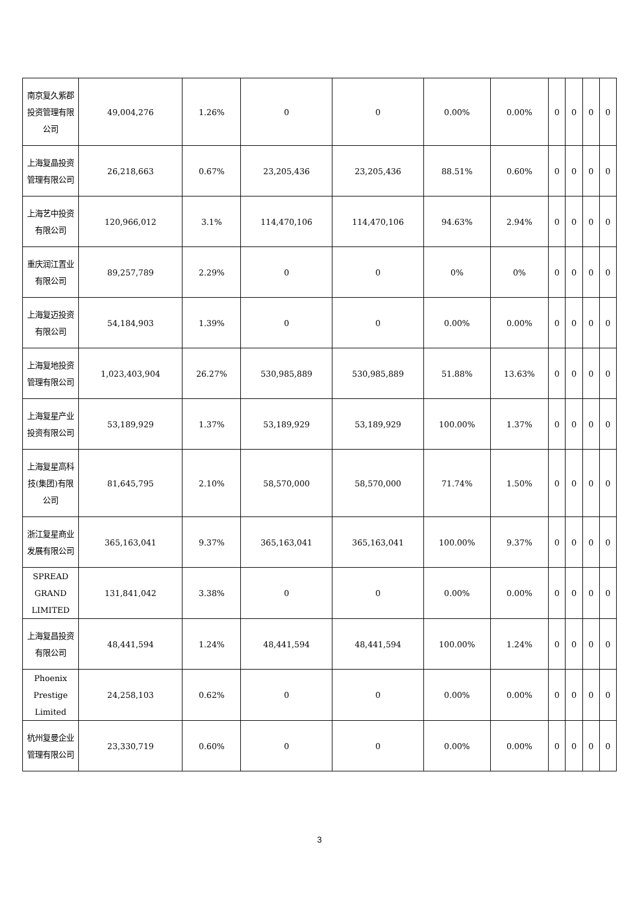| 南京复久紫郡投资管理有限公司 | 49,004,276 | 1.26% | 0 | 0 | 0.00% | 0.00% | 0 | 0 | 0 | 0 |
| 上海复晶投资管理有限公司 | 26,218,663 | 0.67% | 23,205,436 | 23,205,436 | 88.51% | 0.60% | 0 | 0 | 0 | 0 |
| 上海艺中投资有限公司 | 120,966,012 | 3.1% | 114,470,106 | 114,470,106 | 94.63% | 2.94% | 0 | 0 | 0 | 0 |
| 重庆润江置业有限公司 | 89,257,789 | 2.29% | 0 | 0 | 0% | 0% | 0 | 0 | 0 | 0 |
| 上海复迈投资有限公司 | 54,184,903 | 1.39% | 0 | 0 | 0.00% | 0.00% | 0 | 0 | 0 | 0 |
| 上海复地投资管理有限公司 | 1,023,403,904 | 26.27% | 530,985,889 | 530,985,889 | 51.88% | 13.63% | 0 | 0 | 0 | 0 |
| 上海复星产业投资有限公司 | 53,189,929 | 1.37% | 53,189,929 | 53,189,929 | 100.00% | 1.37% | 0 | 0 | 0 | 0 |
| 上海复星高科技(集团)有限公司 | 81,645,795 | 2.10% | 58,570,000 | 58,570,000 | 71.74% | 1.50% | 0 | 0 | 0 | 0 |
| 浙江复星商业发展有限公司 | 365,163,041 | 9.37% | 365,163,041 | 365,163,041 | 100.00% | 9.37% | 0 | 0 | 0 | 0 |
| SPREAD GRAND LIMITED | 131,841,042 | 3.38% | 0 | 0 | 0.00% | 0.00% | 0 | 0 | 0 | 0 |
| 上海复昌投资有限公司 | 48,441,594 | 1.24% | 48,441,594 | 48,441,594 | 100.00% | 1.24% | 0 | 0 | 0 | 0 |
| Phoenix Prestige Limited | 24,258,103 | 0.62% | 0 | 0 | 0.00% | 0.00% | 0 | 0 | 0 | 0 |
| 杭州复曼企业管理有限公司 | 23,330,719 | 0.60% | 0 | 0 | 0.00% | 0.00% | 0 | 0 | 0 | 0 |
3